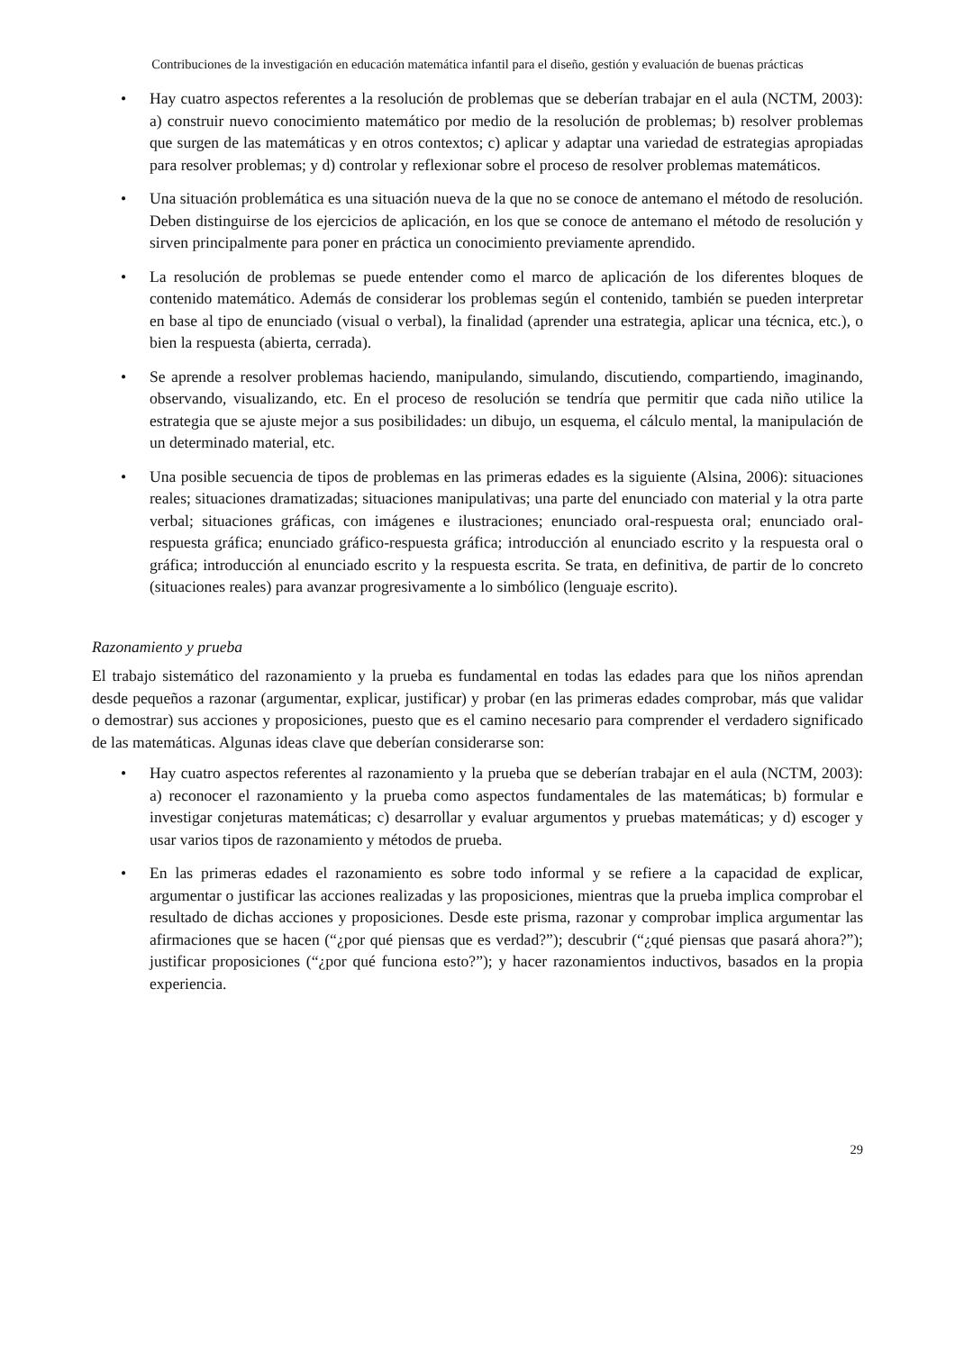Contribuciones de la investigación en educación matemática infantil para el diseño, gestión y evaluación de buenas prácticas
• Hay cuatro aspectos referentes a la resolución de problemas que se deberían trabajar en el aula (NCTM, 2003): a) construir nuevo conocimiento matemático por medio de la resolución de problemas; b) resolver problemas que surgen de las matemáticas y en otros contextos; c) aplicar y adaptar una variedad de estrategias apropiadas para resolver problemas; y d) controlar y reflexionar sobre el proceso de resolver problemas matemáticos.
• Una situación problemática es una situación nueva de la que no se conoce de antemano el método de resolución. Deben distinguirse de los ejercicios de aplicación, en los que se conoce de antemano el método de resolución y sirven principalmente para poner en práctica un conocimiento previamente aprendido.
• La resolución de problemas se puede entender como el marco de aplicación de los diferentes bloques de contenido matemático. Además de considerar los problemas según el contenido, también se pueden interpretar en base al tipo de enunciado (visual o verbal), la finalidad (aprender una estrategia, aplicar una técnica, etc.), o bien la respuesta (abierta, cerrada).
• Se aprende a resolver problemas haciendo, manipulando, simulando, discutiendo, compartiendo, imaginando, observando, visualizando, etc. En el proceso de resolución se tendría que permitir que cada niño utilice la estrategia que se ajuste mejor a sus posibilidades: un dibujo, un esquema, el cálculo mental, la manipulación de un determinado material, etc.
• Una posible secuencia de tipos de problemas en las primeras edades es la siguiente (Alsina, 2006): situaciones reales; situaciones dramatizadas; situaciones manipulativas; una parte del enunciado con material y la otra parte verbal; situaciones gráficas, con imágenes e ilustraciones; enunciado oral-respuesta oral; enunciado oral-respuesta gráfica; enunciado gráfico-respuesta gráfica; introducción al enunciado escrito y la respuesta oral o gráfica; introducción al enunciado escrito y la respuesta escrita. Se trata, en definitiva, de partir de lo concreto (situaciones reales) para avanzar progresivamente a lo simbólico (lenguaje escrito).
Razonamiento y prueba
El trabajo sistemático del razonamiento y la prueba es fundamental en todas las edades para que los niños aprendan desde pequeños a razonar (argumentar, explicar, justificar) y probar (en las primeras edades comprobar, más que validar o demostrar) sus acciones y proposiciones, puesto que es el camino necesario para comprender el verdadero significado de las matemáticas. Algunas ideas clave que deberían considerarse son:
• Hay cuatro aspectos referentes al razonamiento y la prueba que se deberían trabajar en el aula (NCTM, 2003): a) reconocer el razonamiento y la prueba como aspectos fundamentales de las matemáticas; b) formular e investigar conjeturas matemáticas; c) desarrollar y evaluar argumentos y pruebas matemáticas; y d) escoger y usar varios tipos de razonamiento y métodos de prueba.
• En las primeras edades el razonamiento es sobre todo informal y se refiere a la capacidad de explicar, argumentar o justificar las acciones realizadas y las proposiciones, mientras que la prueba implica comprobar el resultado de dichas acciones y proposiciones. Desde este prisma, razonar y comprobar implica argumentar las afirmaciones que se hacen (“¿por qué piensas que es verdad?”); descubrir (“¿qué piensas que pasará ahora?”); justificar proposiciones (“¿por qué funciona esto?”); y hacer razonamientos inductivos, basados en la propia experiencia.
29